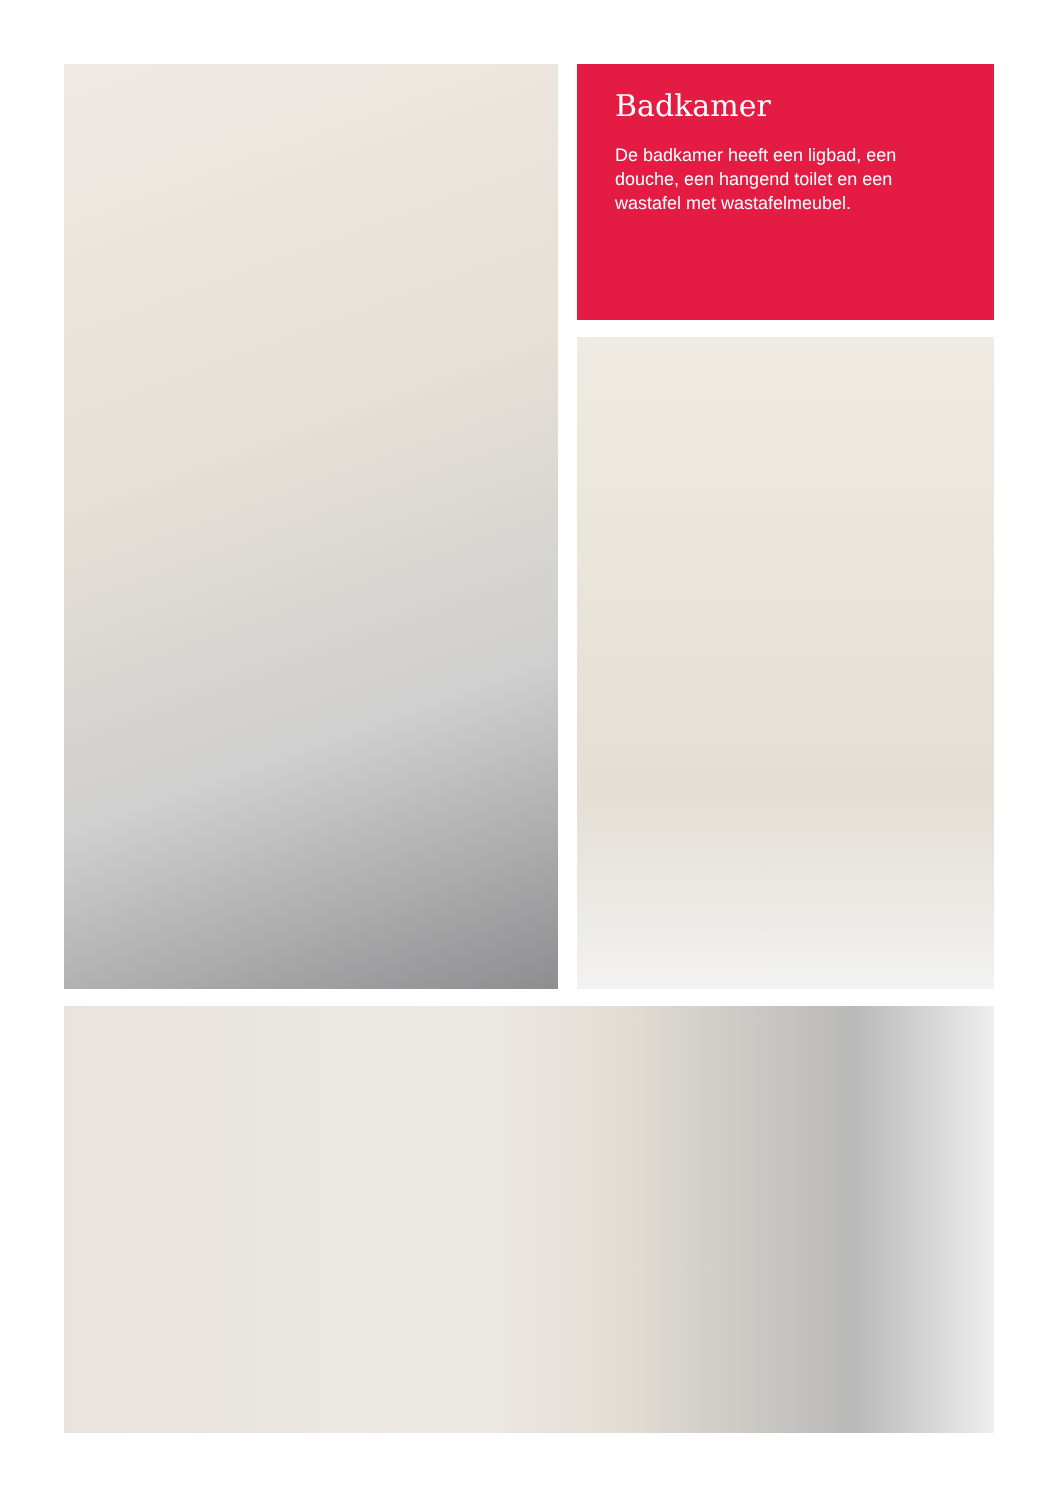Badkamer
De badkamer heeft een ligbad, een douche, een hangend toilet en een wastafel met wastafelmeubel.